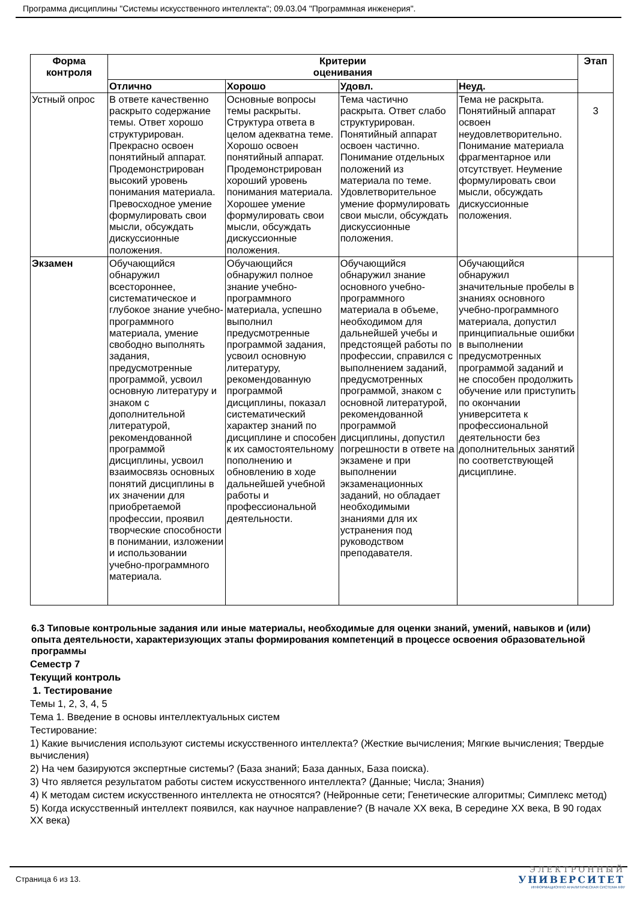Программа дисциплины "Системы искусственного интеллекта"; 09.03.04 "Программная инженерия".
| Форма контроля | Критерии оценивания | | | | Этап |
| --- | --- | --- | --- | --- | --- |
| | Отлично | Хорошо | Удовл. | Неуд. | |
| Устный опрос | В ответе качественно раскрыто содержание темы. Ответ хорошо структурирован. Прекрасно освоен понятийный аппарат. Продемонстрирован высокий уровень понимания материала. Превосходное умение формулировать свои мысли, обсуждать дискуссионные положения. | Основные вопросы темы раскрыты. Структура ответа в целом адекватна теме. Хорошо освоен понятийный аппарат. Продемонстрирован хороший уровень понимания материала. Хорошее умение формулировать свои мысли, обсуждать дискуссионные положения. | Тема частично раскрыта. Ответ слабо структурирован. Понятийный аппарат освоен частично. Понимание отдельных положений из материала по теме. Удовлетворительное умение формулировать свои мысли, обсуждать дискуссионные положения. | Тема не раскрыта. Понятийный аппарат освоен неудовлетворительно. Понимание материала фрагментарное или отсутствует. Неумение формулировать свои мысли, обсуждать дискуссионные положения. | 3 |
| Экзамен | Обучающийся обнаружил всестороннее, систематическое и глубокое знание учебно-программного материала, умение свободно выполнять задания, предусмотренные программой, усвоил основную литературу и знаком с дополнительной литературой, рекомендованной программой дисциплины, усвоил взаимосвязь основных понятий дисциплины в их значении для приобретаемой профессии, проявил творческие способности в понимании, изложении и использовании учебно-программного материала. | Обучающийся обнаружил полное знание учебно-программного материала, успешно выполнил предусмотренные программой задания, усвоил основную литературу, рекомендованную программой дисциплины, показал систематический характер знаний по дисциплине и способен к их самостоятельному пополнению и обновлению в ходе дальнейшей учебной работы и профессиональной деятельности. | Обучающийся обнаружил знание основного учебно-программного материала в объеме, необходимом для дальнейшей учебы и предстоящей работы по профессии, справился с выполнением заданий, предусмотренных программой, знаком с основной литературой, рекомендованной программой дисциплины, допустил погрешности в ответе на экзамене и при выполнении экзаменационных заданий, но обладает необходимыми знаниями для их устранения под руководством преподавателя. | Обучающийся обнаружил значительные пробелы в знаниях основного учебно-программного материала, допустил принципиальные ошибки в выполнении предусмотренных программой заданий и не способен продолжить обучение или приступить по окончании университета к профессиональной деятельности без дополнительных занятий по соответствующей дисциплине. | |
6.3 Типовые контрольные задания или иные материалы, необходимые для оценки знаний, умений, навыков и (или) опыта деятельности, характеризующих этапы формирования компетенций в процессе освоения образовательной программы
Семестр 7
Текущий контроль
1. Тестирование
Темы 1, 2, 3, 4, 5
Тема 1. Введение в основы интеллектуальных систем
Тестирование:
1) Какие вычисления используют системы искусственного интеллекта? (Жесткие вычисления; Мягкие вычисления; Твердые вычисления)
2) На чем базируются экспертные системы? (База знаний; База данных, База поиска).
3) Что является результатом работы систем искусственного интеллекта? (Данные; Числа; Знания)
4) К методам систем искусственного интеллекта не относятся? (Нейронные сети; Генетические алгоритмы; Симплекс метод)
5) Когда искусственный интеллект появился, как научное направление? (В начале XX века, В середине XX века, В 90 годах XX века)
Страница 6 из 13.
ЭЛЕКТРОННЫЙ
УНИВЕРСИТЕТ
ИНФОРМАЦИОННО АНАЛИТИЧЕСКАЯ СИСТЕМА КФУ